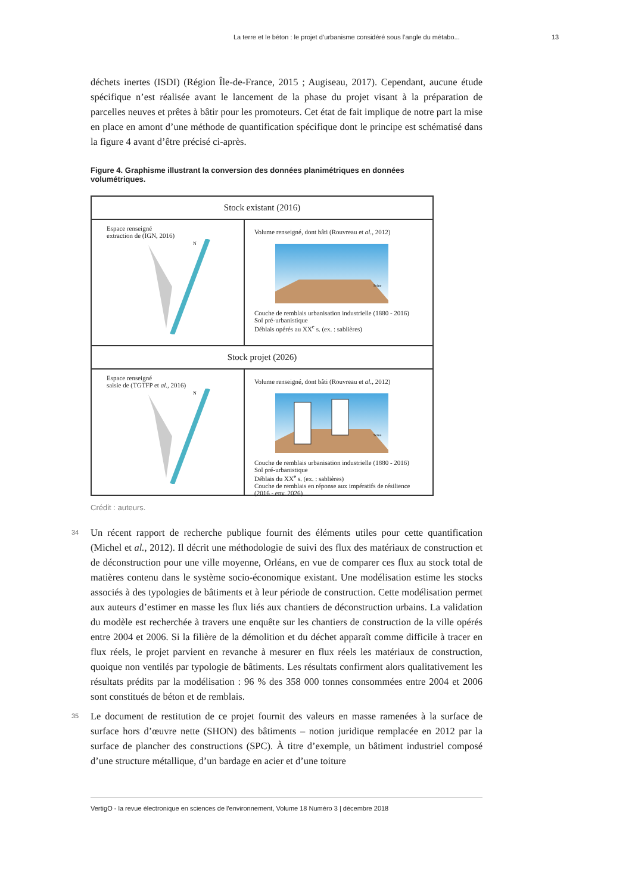La terre et le béton : le projet d’urbanisme considéré sous l’angle du métabo... 13
déchets inertes (ISDI) (Région Île-de-France, 2015 ; Augiseau, 2017). Cependant, aucune étude spécifique n’est réalisée avant le lancement de la phase du projet visant à la préparation de parcelles neuves et prêtes à bâtir pour les promoteurs. Cet état de fait implique de notre part la mise en place en amont d’une méthode de quantification spécifique dont le principe est schématisé dans la figure 4 avant d’être précisé ci-après.
Figure 4. Graphisme illustrant la conversion des données planimétriques en données volumétriques.
Stock existant (2016)
Espace renseigné
extraction de (IGN, 2016)
N
Volume renseigné, dont bâti (Rouvreau et al., 2012)
Seine
Couche de remblais urbanisation industrielle (1880 - 2016)
Sol pré-urbanistique
Déblais opérés au XX<sup>e</sup> s. (ex. : sablières)
Stock projet (2026)
Espace renseigné
saisie de (TGTFP et al., 2016)
N
Volume renseigné, dont bâti (Rouvreau et al., 2012)
Seine
Couche de remblais urbanisation industrielle (1880 - 2016)
Sol pré-urbanistique
Déblais du XX<sup>e</sup> s. (ex. : sablières)
Couche de remblais en réponse aux impératifs de résilience (2016 - env. 2026)
Crédit : auteurs.
34 Un récent rapport de recherche publique fournit des éléments utiles pour cette quantification (Michel et al., 2012). Il décrit une méthodologie de suivi des flux des matériaux de construction et de déconstruction pour une ville moyenne, Orléans, en vue de comparer ces flux au stock total de matières contenu dans le système socio-économique existant. Une modélisation estime les stocks associés à des typologies de bâtiments et à leur période de construction. Cette modélisation permet aux auteurs d’estimer en masse les flux liés aux chantiers de déconstruction urbains. La validation du modèle est recherchée à travers une enquête sur les chantiers de construction de la ville opérés entre 2004 et 2006. Si la filière de la démolition et du déchet apparaît comme difficile à tracer en flux réels, le projet parvient en revanche à mesurer en flux réels les matériaux de construction, quoique non ventilés par typologie de bâtiments. Les résultats confirment alors qualitativement les résultats prédits par la modélisation : 96 % des 358 000 tonnes consommées entre 2004 et 2006 sont constitués de béton et de remblais.
35 Le document de restitution de ce projet fournit des valeurs en masse ramenées à la surface de surface hors d’œuvre nette (SHON) des bâtiments – notion juridique remplacée en 2012 par la surface de plancher des constructions (SPC). À titre d’exemple, un bâtiment industriel composé d’une structure métallique, d’un bardage en acier et d’une toiture
VertigO - la revue électronique en sciences de l'environnement, Volume 18 Numéro 3 | décembre 2018